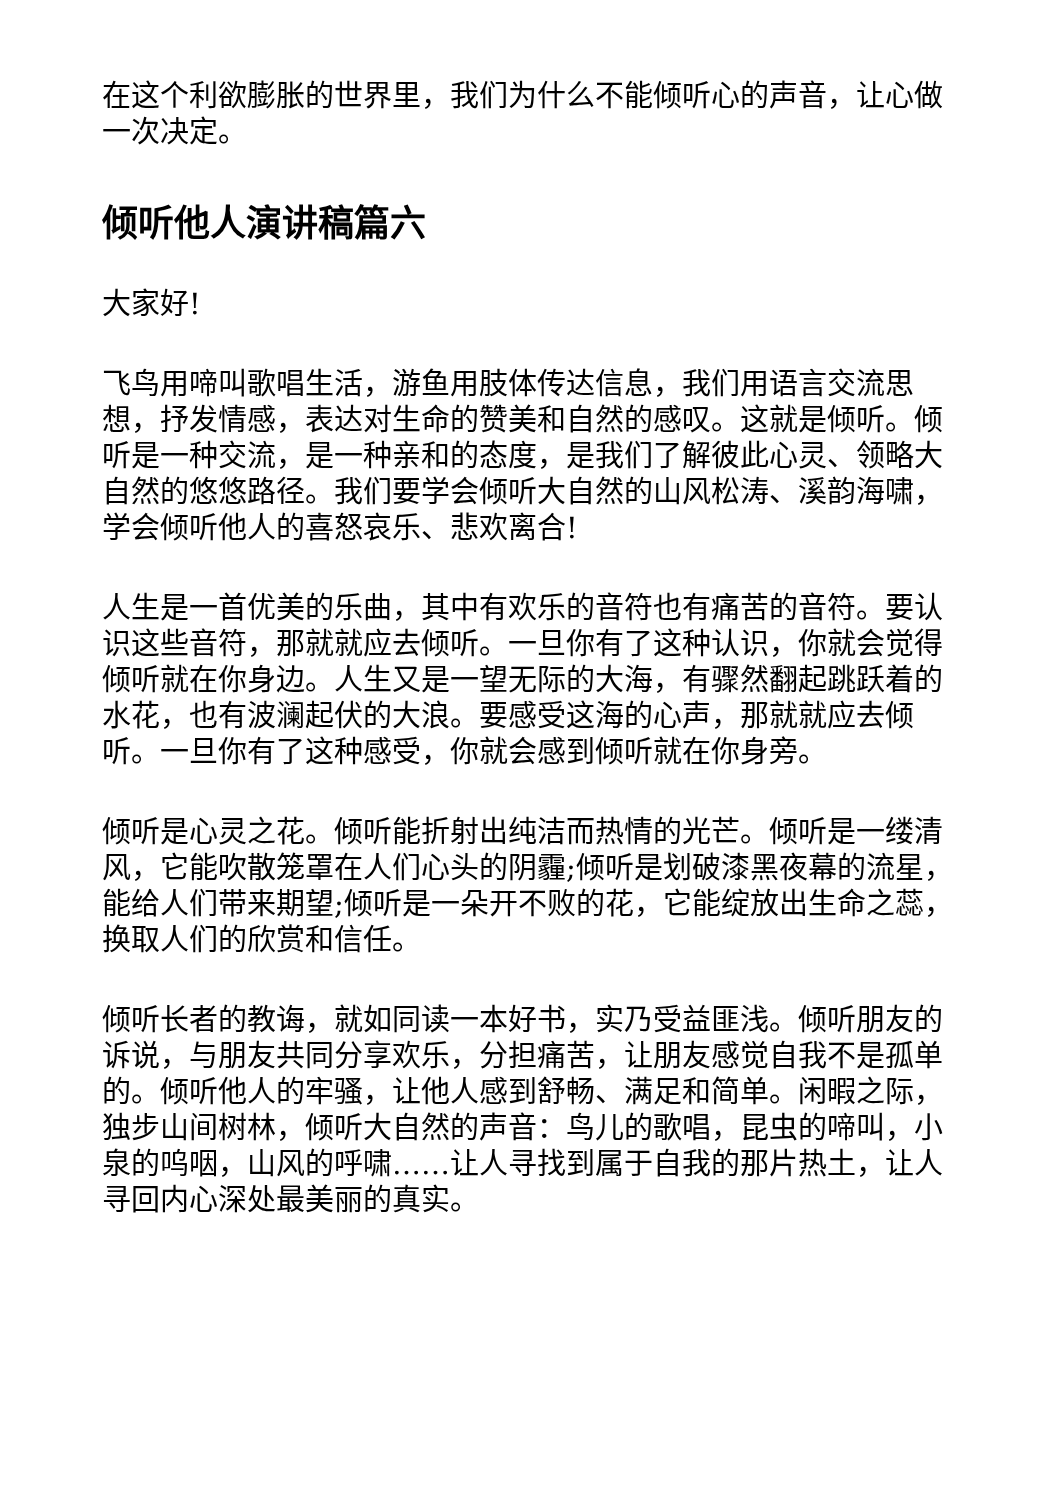在这个利欲膨胀的世界里，我们为什么不能倾听心的声音，让心做一次决定。
倾听他人演讲稿篇六
大家好!
飞鸟用啼叫歌唱生活，游鱼用肢体传达信息，我们用语言交流思想，抒发情感，表达对生命的赞美和自然的感叹。这就是倾听。倾听是一种交流，是一种亲和的态度，是我们了解彼此心灵、领略大自然的悠悠路径。我们要学会倾听大自然的山风松涛、溪韵海啸，学会倾听他人的喜怒哀乐、悲欢离合!
人生是一首优美的乐曲，其中有欢乐的音符也有痛苦的音符。要认识这些音符，那就就应去倾听。一旦你有了这种认识，你就会觉得倾听就在你身边。人生又是一望无际的大海，有骤然翻起跳跃着的水花，也有波澜起伏的大浪。要感受这海的心声，那就就应去倾听。一旦你有了这种感受，你就会感到倾听就在你身旁。
倾听是心灵之花。倾听能折射出纯洁而热情的光芒。倾听是一缕清风，它能吹散笼罩在人们心头的阴霾;倾听是划破漆黑夜幕的流星，能给人们带来期望;倾听是一朵开不败的花，它能绽放出生命之蕊，换取人们的欣赏和信任。
倾听长者的教诲，就如同读一本好书，实乃受益匪浅。倾听朋友的诉说，与朋友共同分享欢乐，分担痛苦，让朋友感觉自我不是孤单的。倾听他人的牢骚，让他人感到舒畅、满足和简单。闲暇之际，独步山间树林，倾听大自然的声音：鸟儿的歌唱，昆虫的啼叫，小泉的呜咽，山风的呼啸……让人寻找到属于自我的那片热土，让人寻回内心深处最美丽的真实。